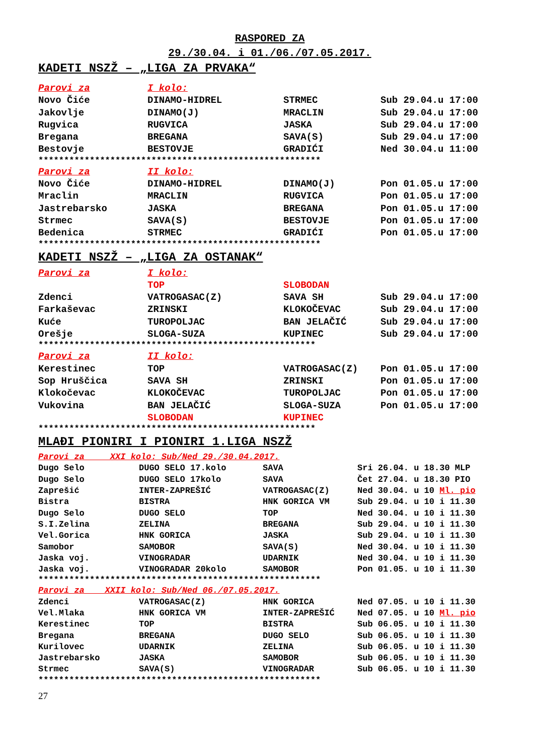RASPORED ZA
29./30.04. i 01./06./07.05.2017.
KADETI NSZŽ – „LIGA ZA PRVAKA“
| Parovi za | I kolo: | | |
| Novo Čiće | DINAMO-HIDREL | STRMEC | Sub 29.04.u 17:00 |
| Jakovlje | DINAMO(J) | MRACLIN | Sub 29.04.u 17:00 |
| Rugvica | RUGVICA | JASKA | Sub 29.04.u 17:00 |
| Bregana | BREGANA | SAVA(S) | Sub 29.04.u 17:00 |
| Bestovje | BESTOVJE | GRADIĆI | Ned 30.04.u 11:00 |
*******************************************************
| Parovi za | II kolo: | | |
| Novo Čiće | DINAMO-HIDREL | DINAMO(J) | Pon 01.05.u 17:00 |
| Mraclin | MRACLIN | RUGVICA | Pon 01.05.u 17:00 |
| Jastrebarsko | JASKA | BREGANA | Pon 01.05.u 17:00 |
| Strmec | SAVA(S) | BESTOVJE | Pon 01.05.u 17:00 |
| Bedenica | STRMEC | GRADIĆI | Pon 01.05.u 17:00 |
*******************************************************
KADETI NSZŽ – „LIGA ZA OSTANAK“
| Parovi za | I kolo: | | |
| | TOP | SLOBODAN | |
| Zdenci | VATROGASAC(Z) | SAVA SH | Sub 29.04.u 17:00 |
| Farkaševac | ZRINSKI | KLOKOČEVAC | Sub 29.04.u 17:00 |
| Kuće | TUROPOLJAC | BAN JELAČIĆ | Sub 29.04.u 17:00 |
| Orešje | SLOGA-SUZA | KUPINEC | Sub 29.04.u 17:00 |
******************************************************
| Parovi za | II kolo: | | |
| Kerestinec | TOP | VATROGASAC(Z) | Pon 01.05.u 17:00 |
| Sop Hruščica | SAVA SH | ZRINSKI | Pon 01.05.u 17:00 |
| Klokočevac | KLOKOČEVAC | TUROPOLJAC | Pon 01.05.u 17:00 |
| Vukovina | BAN JELAČIĆ | SLOGA-SUZA | Pon 01.05.u 17:00 |
| | SLOBODAN | KUPINEC | |
******************************************************
MLAĐI PIONIRI I PIONIRI 1.LIGA NSZŽ
| Parovi za XXI kolo: Sub/Ned 29./30.04.2017. | | | |
| Dugo Selo | DUGO SELO 17.kolo | SAVA | Sri 26.04. u 18.30 MLP |
| Dugo Selo | DUGO SELO 17kolo | SAVA | Čet 27.04. u 18.30 PIO |
| Zaprešić | INTER-ZAPREŠIĆ | VATROGASAC(Z) | Ned 30.04. u 10 Ml. pio |
| Bistra | BISTRA | HNK GORICA VM | Sub 29.04. u 10 i 11.30 |
| Dugo Selo | DUGO SELO | TOP | Ned 30.04. u 10 i 11.30 |
| S.I.Zelina | ZELINA | BREGANA | Sub 29.04. u 10 i 11.30 |
| Vel.Gorica | HNK GORICA | JASKA | Sub 29.04. u 10 i 11.30 |
| Samobor | SAMOBOR | SAVA(S) | Ned 30.04. u 10 i 11.30 |
| Jaska voj. | VINOGRADAR | UDARNIK | Ned 30.04. u 10 i 11.30 |
| Jaska voj. | VINOGRADAR 20kolo | SAMOBOR | Pon 01.05. u 10 i 11.30 |
*******************************************************
| Parovi za XXII kolo: Sub/Ned 06./07.05.2017. | | | |
| Zdenci | VATROGASAC(Z) | HNK GORICA | Ned 07.05. u 10 i 11.30 |
| Vel.Mlaka | HNK GORICA VM | INTER-ZAPREŠIĆ | Ned 07.05. u 10 Ml. pio |
| Kerestinec | TOP | BISTRA | Sub 06.05. u 10 i 11.30 |
| Bregana | BREGANA | DUGO SELO | Sub 06.05. u 10 i 11.30 |
| Kurilovec | UDARNIK | ZELINA | Sub 06.05. u 10 i 11.30 |
| Jastrebarsko | JASKA | SAMOBOR | Sub 06.05. u 10 i 11.30 |
| Strmec | SAVA(S) | VINOGRADAR | Sub 06.05. u 10 i 11.30 |
*******************************************************
27